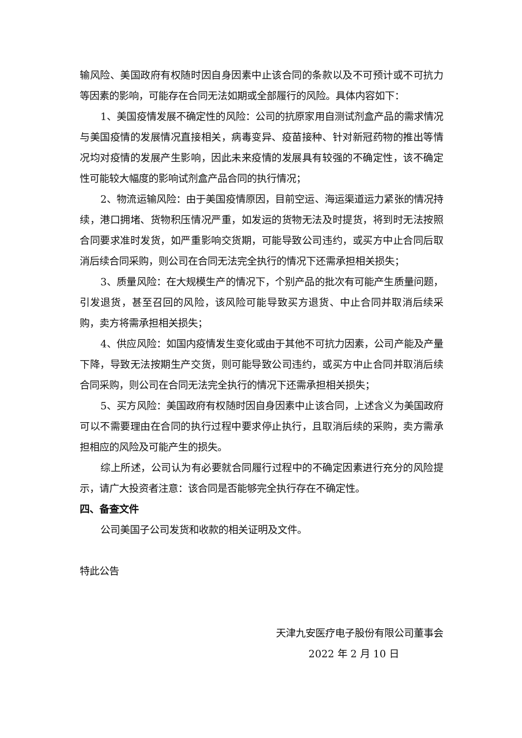输风险、美国政府有权随时因自身因素中止该合同的条款以及不可预计或不可抗力等因素的影响，可能存在合同无法如期或全部履行的风险。具体内容如下：
1、美国疫情发展不确定性的风险：公司的抗原家用自测试剂盒产品的需求情况与美国疫情的发展情况直接相关，病毒变异、疫苗接种、针对新冠药物的推出等情况均对疫情的发展产生影响，因此未来疫情的发展具有较强的不确定性，该不确定性可能较大幅度的影响试剂盒产品合同的执行情况；
2、物流运输风险：由于美国疫情原因，目前空运、海运渠道运力紧张的情况持续，港口拥堵、货物积压情况严重，如发运的货物无法及时提货，将到时无法按照合同要求准时发货，如严重影响交货期，可能导致公司违约，或买方中止合同后取消后续合同采购，则公司在合同无法完全执行的情况下还需承担相关损失；
3、质量风险：在大规模生产的情况下，个别产品的批次有可能产生质量问题，引发退货，甚至召回的风险，该风险可能导致买方退货、中止合同并取消后续采购，卖方将需承担相关损失；
4、供应风险：如国内疫情发生变化或由于其他不可抗力因素，公司产能及产量下降，导致无法按期生产交货，则可能导致公司违约，或买方中止合同并取消后续合同采购，则公司在合同无法完全执行的情况下还需承担相关损失；
5、买方风险：美国政府有权随时因自身因素中止该合同，上述含义为美国政府可以不需要理由在合同的执行过程中要求停止执行，且取消后续的采购，卖方需承担相应的风险及可能产生的损失。
综上所述，公司认为有必要就合同履行过程中的不确定因素进行充分的风险提示，请广大投资者注意：该合同是否能够完全执行存在不确定性。
四、备查文件
公司美国子公司发货和收款的相关证明及文件。
特此公告
天津九安医疗电子股份有限公司董事会
2022 年 2 月 10 日